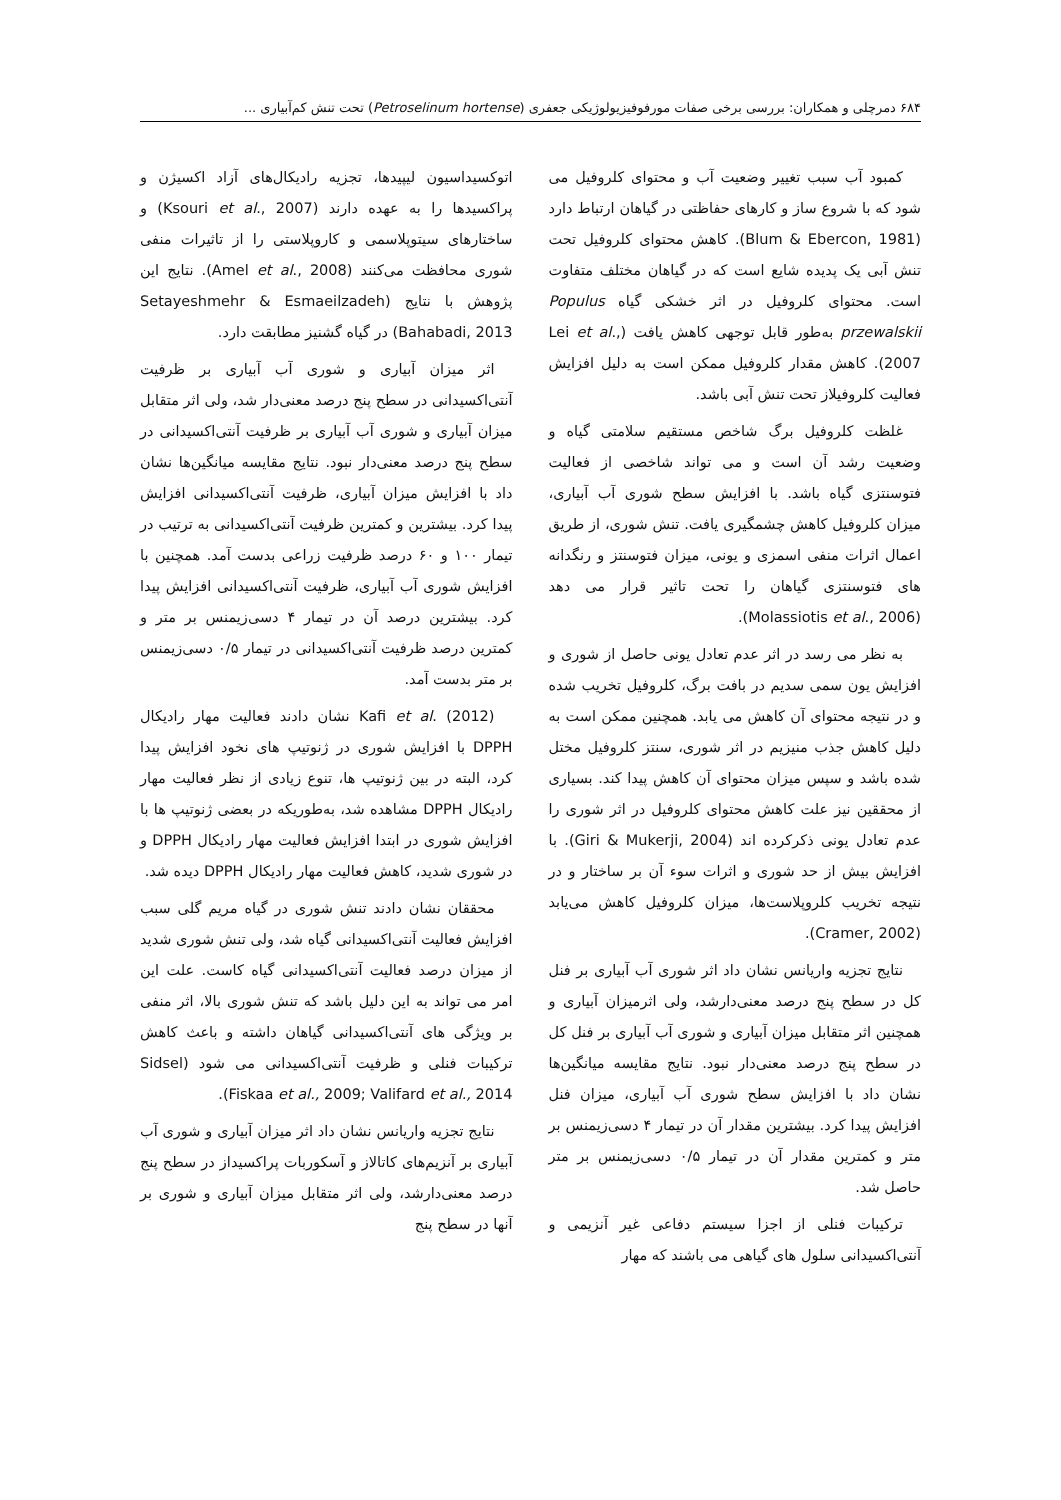۶۸۴ دمرچلی و همکاران: بررسی برخی صفات مورفوفیزیولوژیکی جعفری (Petroselinum hortense) تحت تنش کم‌آبیاری ...
کمبود آب سبب تغییر وضعیت آب و محتوای کلروفیل می شود که با شروع ساز و کارهای حفاظتی در گیاهان ارتباط دارد (Blum & Ebercon, 1981). کاهش محتوای کلروفیل تحت تنش آبی یک پدیده شایع است که در گیاهان مختلف متفاوت است. محتوای کلروفیل در اثر خشکی گیاه Populus przewalskii به‌طور قابل توجهی کاهش یافت (Lei et al., 2007). کاهش مقدار کلروفیل ممکن است به دلیل افزایش فعالیت کلروفیلاز تحت تنش آبی باشد.
غلظت کلروفیل برگ شاخص مستقیم سلامتی گیاه و وضعیت رشد آن است و می تواند شاخصی از فعالیت فتوسنتزی گیاه باشد. با افزایش سطح شوری آب آبیاری، میزان کلروفیل کاهش چشمگیری یافت. تنش شوری، از طریق اعمال اثرات منفی اسمزی و یونی، میزان فتوسنتز و رنگدانه های فتوسنتزی گیاهان را تحت تاثیر قرار می دهد (Molassiotis et al., 2006).
به نظر می رسد در اثر عدم تعادل یونی حاصل از شوری و افزایش یون سمی سدیم در بافت برگ، کلروفیل تخریب شده و در نتیجه محتوای آن کاهش می یابد. همچنین ممکن است به دلیل کاهش جذب منیزیم در اثر شوری، سنتز کلروفیل مختل شده باشد و سپس میزان محتوای آن کاهش پیدا کند. بسیاری از محققین نیز علت کاهش محتوای کلروفیل در اثر شوری را عدم تعادل یونی ذکرکرده اند (Giri & Mukerji, 2004). با افزایش بیش از حد شوری و اثرات سوء آن بر ساختار و در نتیجه تخریب کلروپلاست‌ها، میزان کلروفیل کاهش می‌یابد (Cramer, 2002).
نتایج تجزیه واریانس نشان داد اثر شوری آب آبیاری بر فنل کل در سطح پنج درصد معنی‌دارشد، ولی اثرمیزان آبیاری و همچنین اثر متقابل میزان آبیاری و شوری آب آبیاری بر فنل کل در سطح پنج درصد معنی‌دار نبود. نتایج مقایسه میانگین‌ها نشان داد با افزایش سطح شوری آب آبیاری، میزان فنل افزایش پیدا کرد. بیشترین مقدار آن در تیمار ۴ دسی‌زیمنس بر متر و کمترین مقدار آن در تیمار ۰/۵ دسی‌زیمنس بر متر حاصل شد.
ترکیبات فنلی از اجزا سیستم دفاعی غیر آنزیمی و آنتی‌اکسیدانی سلول های گیاهی می باشند که مهار
اتوکسیداسیون لیپیدها، تجزیه رادیکال‌های آزاد اکسیژن و پراکسیدها را به عهده دارند (Ksouri et al., 2007) و ساختارهای سیتوپلاسمی و کاروپلاستی را از تاثیرات منفی شوری محافظت می‌کنند (Amel et al., 2008). نتایج این پژوهش با نتایج (Setayeshmehr & Esmaeilzadeh Bahabadi, 2013) در گیاه گشنیز مطابقت دارد.
اثر میزان آبیاری و شوری آب آبیاری بر ظرفیت آنتی‌اکسیدانی در سطح پنج درصد معنی‌دار شد، ولی اثر متقابل میزان آبیاری و شوری آب آبیاری بر ظرفیت آنتی‌اکسیدانی در سطح پنج درصد معنی‌دار نبود. نتایج مقایسه میانگین‌ها نشان داد با افزایش میزان آبیاری، ظرفیت آنتی‌اکسیدانی افزایش پیدا کرد. بیشترین و کمترین ظرفیت آنتی‌اکسیدانی به ترتیب در تیمار ۱۰۰ و ۶۰ درصد ظرفیت زراعی بدست آمد. همچنین با افزایش شوری آب آبیاری، ظرفیت آنتی‌اکسیدانی افزایش پیدا کرد. بیشترین درصد آن در تیمار ۴ دسی‌زیمنس بر متر و کمترین درصد ظرفیت آنتی‌اکسیدانی در تیمار ۰/۵ دسی‌زیمنس بر متر بدست آمد.
Kafi et al. (2012) نشان دادند فعالیت مهار رادیکال DPPH با افزایش شوری در ژنوتیپ های نخود افزایش پیدا کرد، البته در بین ژنوتیپ ها، تنوع زیادی از نظر فعالیت مهار رادیکال DPPH مشاهده شد، به‌طوریکه در بعضی ژنوتیپ ها با افزایش شوری در ابتدا افزایش فعالیت مهار رادیکال DPPH و در شوری شدید، کاهش فعالیت مهار رادیکال DPPH دیده شد.
محققان نشان دادند تنش شوری در گیاه مریم گلی سبب افزایش فعالیت آنتی‌اکسیدانی گیاه شد، ولی تنش شوری شدید از میزان درصد فعالیت آنتی‌اکسیدانی گیاه کاست. علت این امر می تواند به این دلیل باشد که تنش شوری بالا، اثر منفی بر ویژگی های آنتی‌اکسیدانی گیاهان داشته و باعث کاهش ترکیبات فنلی و ظرفیت آنتی‌اکسیدانی می شود (Sidsel Fiskaa et al., 2009; Valifard et al., 2014).
نتایج تجزیه واریانس نشان داد اثر میزان آبیاری و شوری آب آبیاری بر آنزیم‌های کاتالاز و آسکوربات پراکسیداز در سطح پنج درصد معنی‌دارشد، ولی اثر متقابل میزان آبیاری و شوری بر آنها در سطح پنج